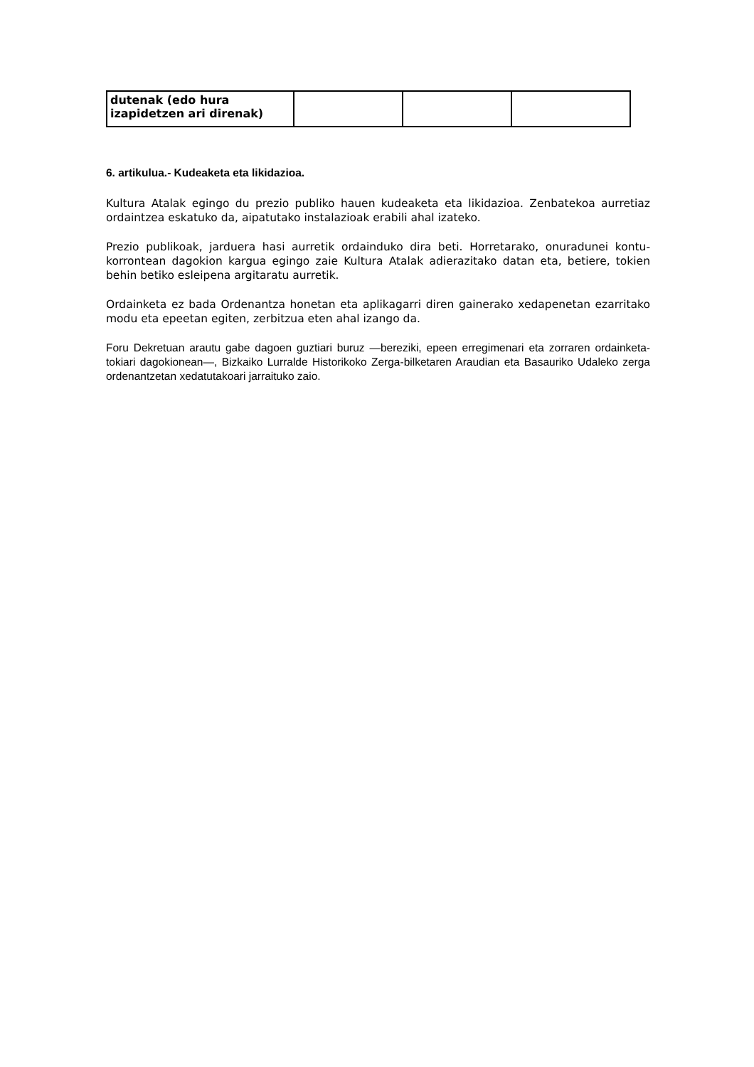| dutenak (edo hura izapidetzen ari direnak) | | | |
6. artikulua.- Kudeaketa eta likidazioa.
Kultura Atalak egingo du prezio publiko hauen kudeaketa eta likidazioa. Zenbatekoa aurretiaz ordaintzea eskatuko da, aipatutako instalazioak erabili ahal izateko.
Prezio publikoak, jarduera hasi aurretik ordainduko dira beti. Horretarako, onuradunei kontu-korrontean dagokion kargua egingo zaie Kultura Atalak adierazitako datan eta, betiere, tokien behin betiko esleipena argitaratu aurretik.
Ordainketa ez bada Ordenantza honetan eta aplikagarri diren gainerako xedapenetan ezarritako modu eta epeetan egiten, zerbitzua eten ahal izango da.
Foru Dekretuan arautu gabe dagoen guztiari buruz —bereziki, epeen erregimenari eta zorraren ordainketa-tokiari dagokionean—, Bizkaiko Lurralde Historikoko Zerga-bilketaren Araudian eta Basauriko Udaleko zerga ordenantzetan xedatutakoari jarraituko zaio.